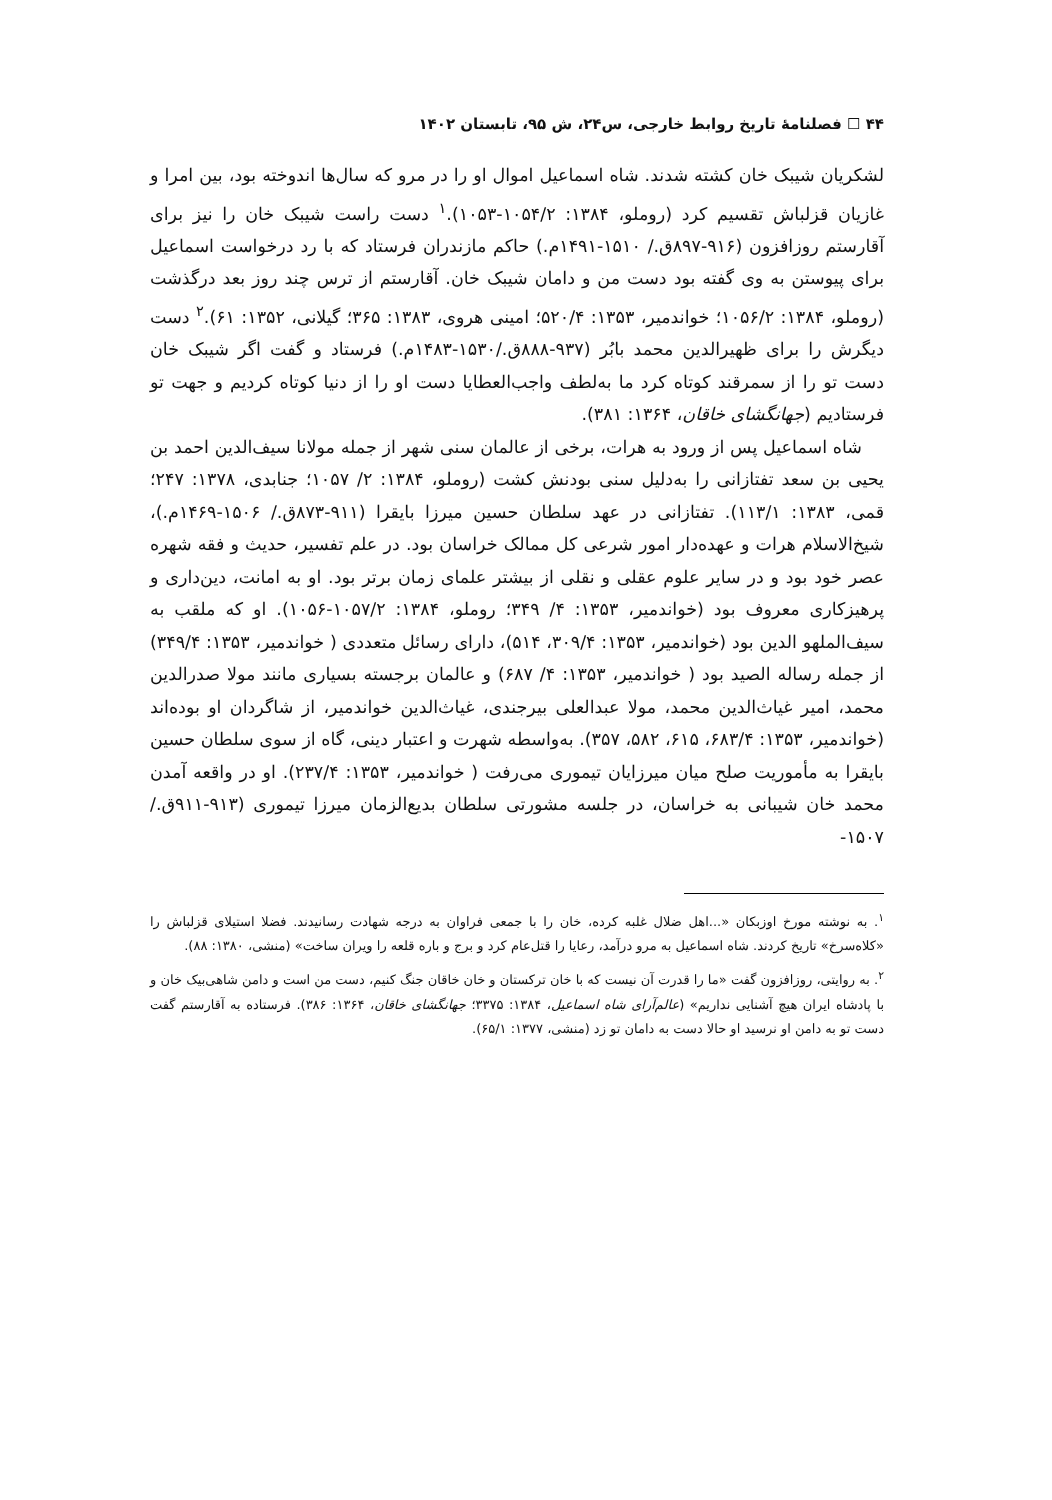۴۴ ☐ فصلنامهٔ تاریخ روابط خارجی، س۲۴، ش ۹۵، تابستان ۱۴۰۲
لشکریان شیبک خان کشته شدند. شاه اسماعیل اموال او را در مرو که سال‌ها اندوخته بود، بین امرا و غازیان قزلباش تقسیم کرد (روملو، ۱۳۸۴: ۱۰۵۴/۲-۱۰۵۳).<sup>۱</sup> دست راست شیبک خان را نیز برای آقارستم روزافزون (۹۱۶-۸۹۷ق./ ۱۵۱۰-۱۴۹۱م.) حاکم مازندران فرستاد که با رد درخواست اسماعیل برای پیوستن به وی گفته بود دست من و دامان شیبک خان. آقارستم از ترس چند روز بعد درگذشت (روملو، ۱۳۸۴: ۱۰۵۶/۲؛ خواندمیر، ۱۳۵۳: ۵۲۰/۴؛ امینی هروی، ۱۳۸۳: ۳۶۵؛ گیلانی، ۱۳۵۲: ۶۱).<sup>۲</sup> دست دیگرش را برای ظهیرالدین محمد بابُر (۹۳۷-۸۸۸ق./۱۵۳۰-۱۴۸۳م.) فرستاد و گفت اگر شیبک خان دست تو را از سمرقند کوتاه کرد ما به‌لطف واجب‌العطایا دست او را از دنیا کوتاه کردیم و جهت تو فرستادیم (جهانگشای خاقان، ۱۳۶۴: ۳۸۱).
شاه اسماعیل پس از ورود به هرات، برخی از عالمان سنی شهر از جمله مولانا سیف‌الدین احمد بن یحیی بن سعد تفتازانی را به‌دلیل سنی بودنش کشت (روملو، ۱۳۸۴: ۲/ ۱۰۵۷؛ جنابدی، ۱۳۷۸: ۲۴۷؛ قمی، ۱۳۸۳: ۱۱۳/۱). تفتازانی در عهد سلطان حسین میرزا بایقرا (۹۱۱-۸۷۳ق./ ۱۵۰۶-۱۴۶۹م.)، شیخ‌الاسلام هرات و عهده‌دار امور شرعی کل ممالک خراسان بود. در علم تفسیر، حدیث و فقه شهره عصر خود بود و در سایر علوم عقلی و نقلی از بیشتر علمای زمان برتر بود. او به امانت، دین‌داری و پرهیزکاری معروف بود (خواندمیر، ۱۳۵۳: ۴/ ۳۴۹؛ روملو، ۱۳۸۴: ۱۰۵۷/۲-۱۰۵۶). او که ملقب به سیف‌الملهو الدین بود (خواندمیر، ۱۳۵۳: ۳۰۹/۴، ۵۱۴)، دارای رسائل متعددی ( خواندمیر، ۱۳۵۳: ۳۴۹/۴) از جمله رساله الصید بود ( خواندمیر، ۱۳۵۳: ۴/ ۶۸۷) و عالمان برجسته بسیاری مانند مولا صدرالدین محمد، امیر غیاث‌الدین محمد، مولا عبدالعلی بیرجندی، غیاث‌الدین خواندمیر، از شاگردان او بوده‌اند (خواندمیر، ۱۳۵۳: ۶۸۳/۴، ۶۱۵، ۵۸۲، ۳۵۷). به‌واسطه شهرت و اعتبار دینی، گاه از سوی سلطان حسین بایقرا به مأموریت صلح میان میرزایان تیموری می‌رفت ( خواندمیر، ۱۳۵۳: ۲۳۷/۴). او در واقعه آمدن محمد خان شیبانی به خراسان، در جلسه مشورتی سلطان بدیع‌الزمان میرزا تیموری (۹۱۳-۹۱۱ق./ ۱۵۰۷-
<sup>۱</sup>. به نوشته مورخ اوزبکان «...اهل ضلال غلبه کرده، خان را با جمعی فراوان به درجه شهادت رسانیدند. فضلا استیلای قزلباش را «کلاه‌سرخ» تاریخ کردند. شاه اسماعیل به مرو درآمد، رعایا را قتل‌عام کرد و برج و باره قلعه را ویران ساخت» (منشی، ۱۳۸۰: ۸۸).
<sup>۲</sup>. به روایتی، روزافزون گفت «ما را قدرت آن نیست که با خان ترکستان و خان خاقان جنگ کنیم، دست من است و دامن شاهی‌بیک خان و با پادشاه ایران هیچ آشنایی نداریم» (عالم‌آرای شاه اسماعیل، ۱۳۸۴: ۳۳۷۵؛ جهانگشای خاقان، ۱۳۶۴: ۳۸۶). فرستاده به آقارستم گفت دست تو به دامن او نرسید او حالا دست به دامان تو زد (منشی، ۱۳۷۷: ۶۵/۱).